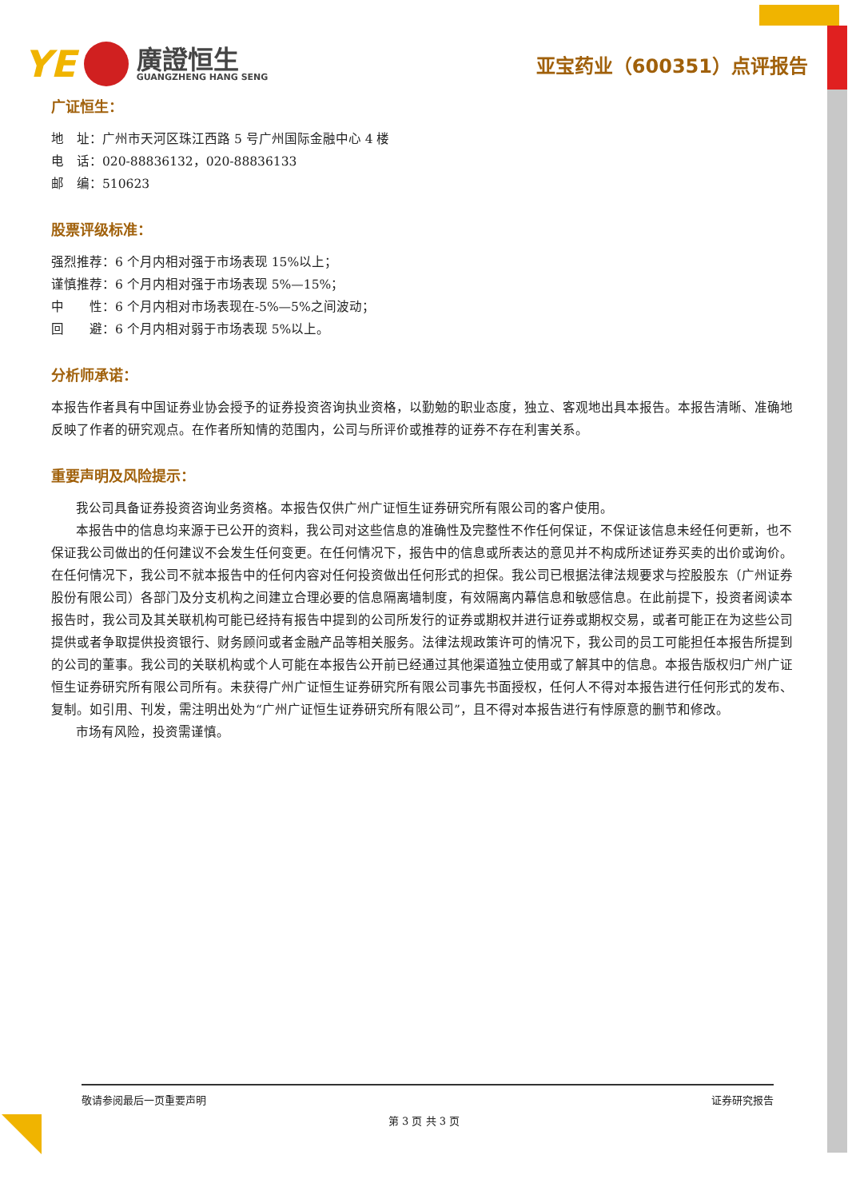YE
廣證恒生
GUANGZHENG HANG SENG
亚宝药业（600351）点评报告
广证恒生：
地　址：广州市天河区珠江西路 5 号广州国际金融中心 4 楼
电　话：020-88836132，020-88836133
邮　编：510623
股票评级标准：
强烈推荐：6 个月内相对强于市场表现 15%以上；
谨慎推荐：6 个月内相对强于市场表现 5%—15%；
中　　性：6 个月内相对市场表现在-5%—5%之间波动；
回　　避：6 个月内相对弱于市场表现 5%以上。
分析师承诺：
本报告作者具有中国证券业协会授予的证券投资咨询执业资格，以勤勉的职业态度，独立、客观地出具本报告。本报告清晰、准确地反映了作者的研究观点。在作者所知情的范围内，公司与所评价或推荐的证券不存在利害关系。
重要声明及风险提示：
我公司具备证券投资咨询业务资格。本报告仅供广州广证恒生证券研究所有限公司的客户使用。
本报告中的信息均来源于已公开的资料，我公司对这些信息的准确性及完整性不作任何保证，不保证该信息未经任何更新，也不保证我公司做出的任何建议不会发生任何变更。在任何情况下，报告中的信息或所表达的意见并不构成所述证券买卖的出价或询价。在任何情况下，我公司不就本报告中的任何内容对任何投资做出任何形式的担保。我公司已根据法律法规要求与控股股东（广州证券股份有限公司）各部门及分支机构之间建立合理必要的信息隔离墙制度，有效隔离内幕信息和敏感信息。在此前提下，投资者阅读本报告时，我公司及其关联机构可能已经持有报告中提到的公司所发行的证券或期权并进行证券或期权交易，或者可能正在为这些公司提供或者争取提供投资银行、财务顾问或者金融产品等相关服务。法律法规政策许可的情况下，我公司的员工可能担任本报告所提到的公司的董事。我公司的关联机构或个人可能在本报告公开前已经通过其他渠道独立使用或了解其中的信息。本报告版权归广州广证恒生证券研究所有限公司所有。未获得广州广证恒生证券研究所有限公司事先书面授权，任何人不得对本报告进行任何形式的发布、复制。如引用、刊发，需注明出处为“广州广证恒生证券研究所有限公司”，且不得对本报告进行有悖原意的删节和修改。
市场有风险，投资需谨慎。
敬请参阅最后一页重要声明 证券研究报告
第 3 页 共 3 页